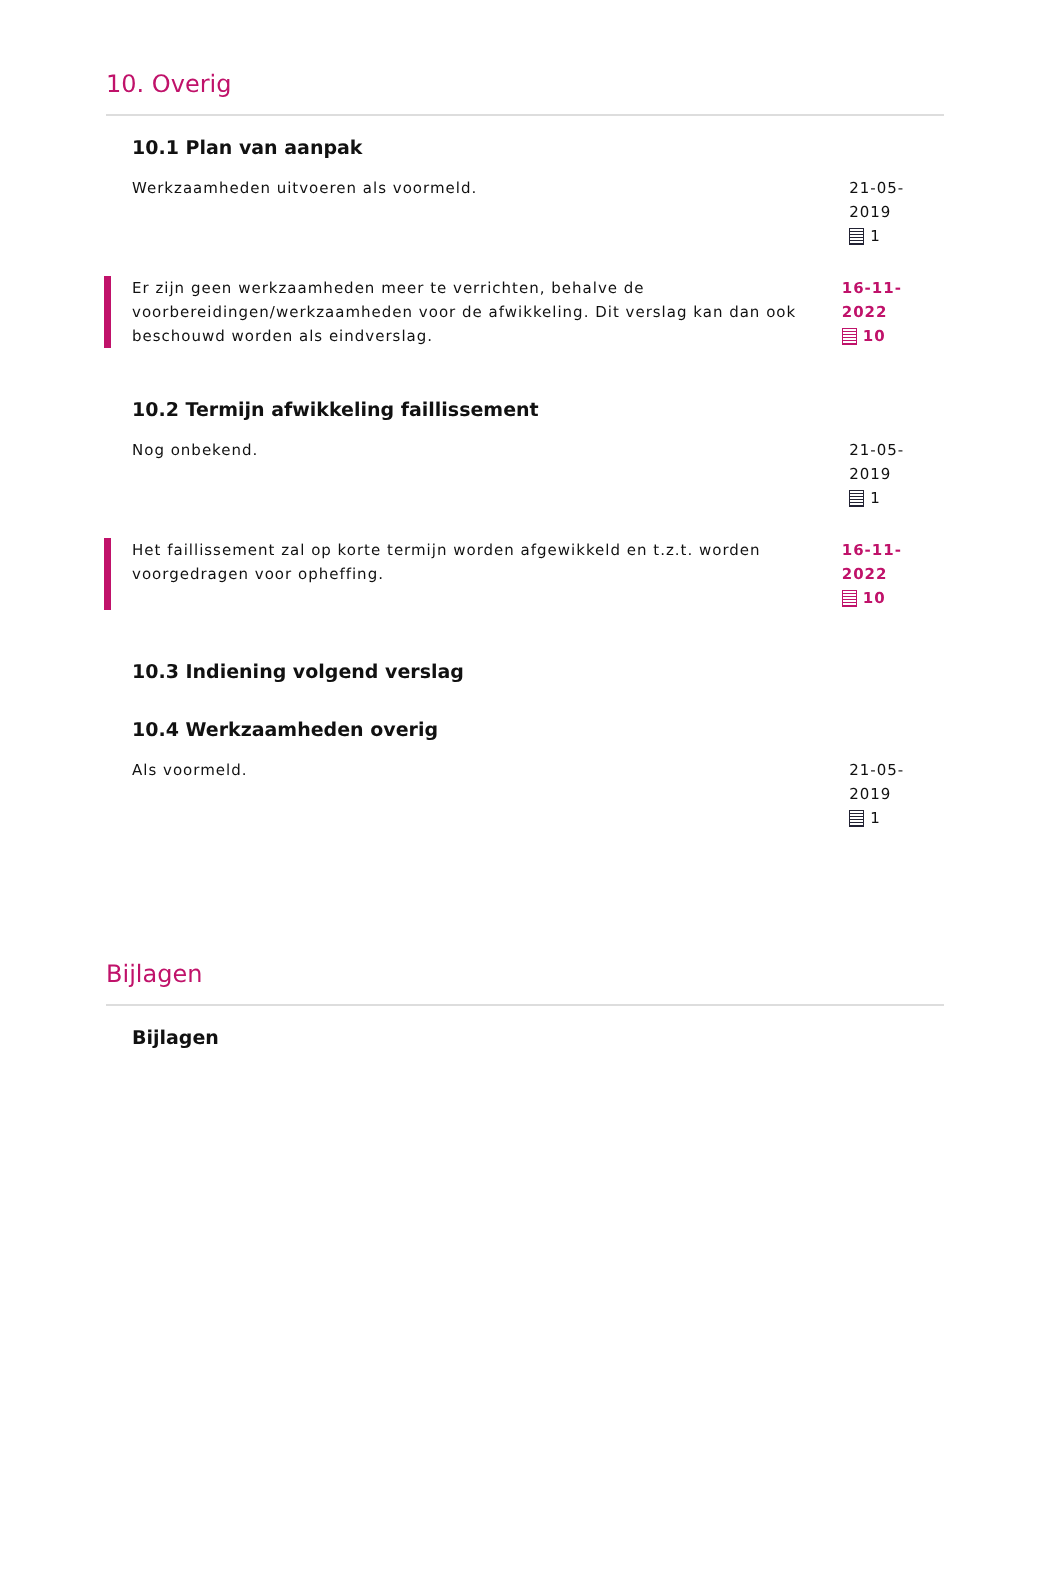10. Overig
10.1 Plan van aanpak
Werkzaamheden uitvoeren als voormeld. 21-05-2019
1
Er zijn geen werkzaamheden meer te verrichten, behalve de voorbereidingen/werkzaamheden voor de afwikkeling. Dit verslag kan dan ook beschouwd worden als eindverslag.
16-11-2022
10
10.2 Termijn afwikkeling faillissement
Nog onbekend. 21-05-2019
1
Het faillissement zal op korte termijn worden afgewikkeld en t.z.t. worden voorgedragen voor opheffing.
16-11-2022
10
10.3 Indiening volgend verslag
10.4 Werkzaamheden overig
Als voormeld. 21-05-2019
1
Bijlagen
Bijlagen